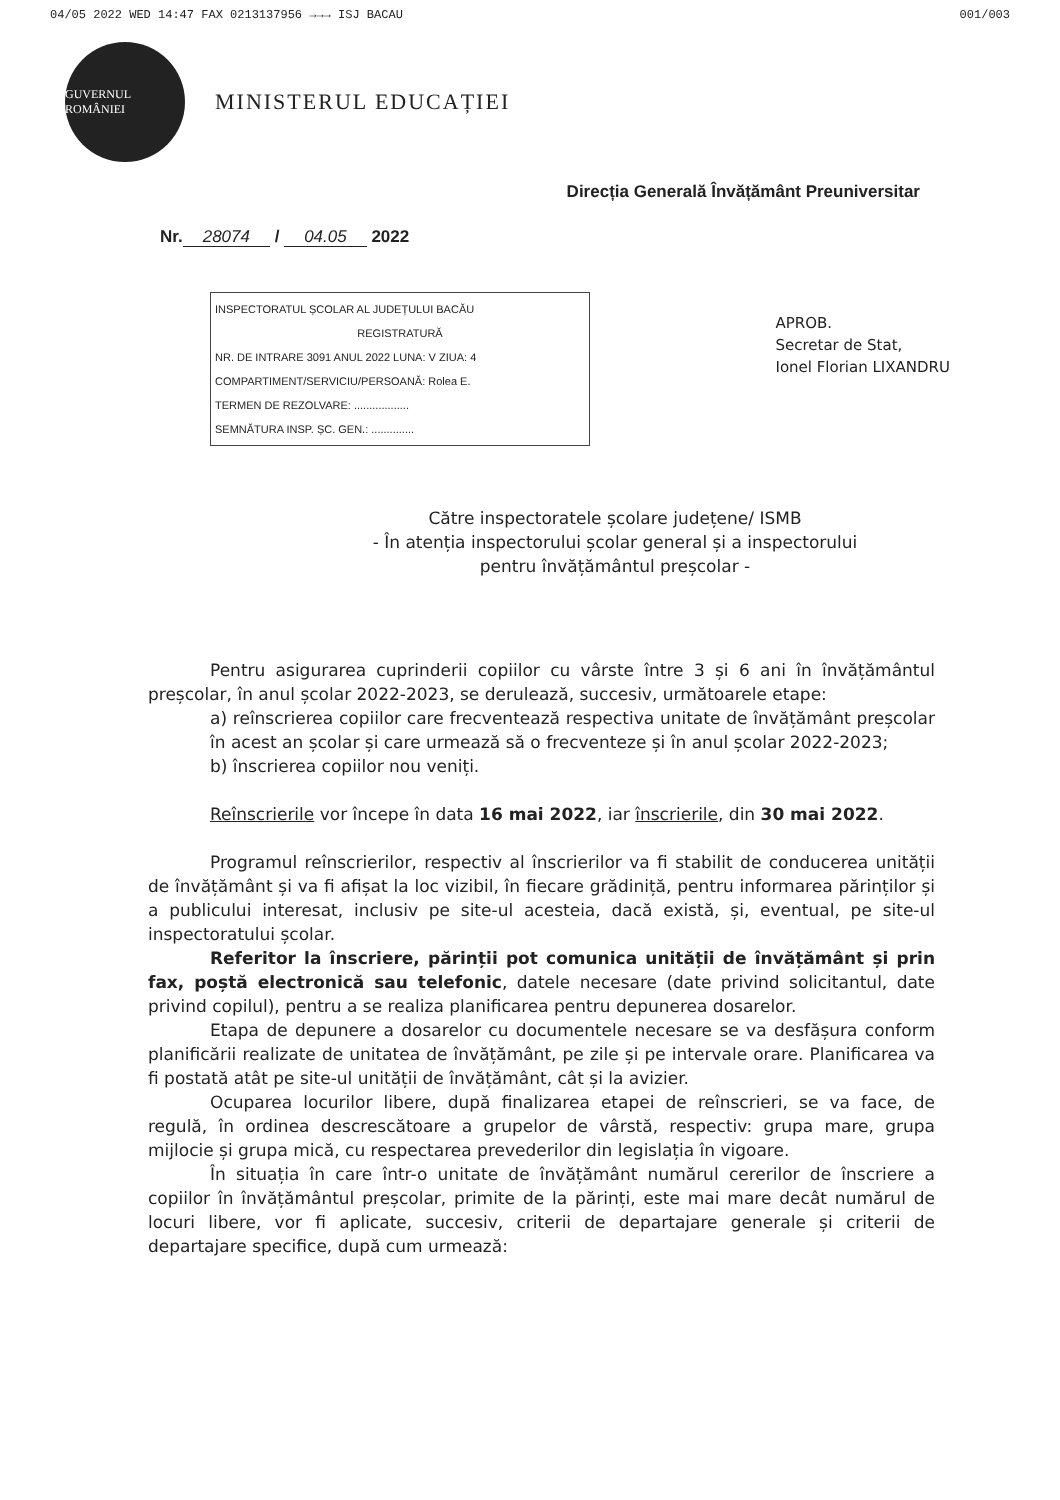04/05 2022 WED 14:47 FAX 0213137956 →→→ ISJ BACAU 001/003
GUVERNUL ROMÂNIEI
MINISTERUL EDUCAȚIEI
Direcția Generală Învățământ Preuniversitar
Nr. 28074 / 04.05 2022
INSPECTORATUL ȘCOLAR AL JUDEȚULUI BACĂU
REGISTRATURĂ
NR. DE INTRARE 3091 ANUL 2022 LUNA: V ZIUA: 4
COMPARTIMENT/SERVICIU/PERSOANĂ: Rolea E.
TERMEN DE REZOLVARE: ..................
SEMNĂTURA INSP. ȘC. GEN.: ..............
APROB.
Secretar de Stat,
Ionel Florian LIXANDRU
Către inspectoratele școlare județene/ ISMB
- În atenția inspectorului școlar general și a inspectorului
pentru învățământul preșcolar -
Pentru asigurarea cuprinderii copiilor cu vârste între 3 și 6 ani în învățământul preșcolar, în anul școlar 2022-2023, se derulează, succesiv, următoarele etape:
a) reînscrierea copiilor care frecventează respectiva unitate de învățământ preșcolar în acest an școlar și care urmează să o frecventeze și în anul școlar 2022-2023;
b) înscrierea copiilor nou veniți.
Reînscrierile vor începe în data 16 mai 2022, iar înscrierile, din 30 mai 2022.
Programul reînscrierilor, respectiv al înscrierilor va fi stabilit de conducerea unității de învățământ și va fi afișat la loc vizibil, în fiecare grădiniță, pentru informarea părinților și a publicului interesat, inclusiv pe site-ul acesteia, dacă există, și, eventual, pe site-ul inspectoratului școlar.
Referitor la înscriere, părinții pot comunica unității de învățământ și prin fax, poștă electronică sau telefonic, datele necesare (date privind solicitantul, date privind copilul), pentru a se realiza planificarea pentru depunerea dosarelor.
Etapa de depunere a dosarelor cu documentele necesare se va desfășura conform planificării realizate de unitatea de învățământ, pe zile și pe intervale orare. Planificarea va fi postată atât pe site-ul unității de învățământ, cât și la avizier.
Ocuparea locurilor libere, după finalizarea etapei de reînscrieri, se va face, de regulă, în ordinea descrescătoare a grupelor de vârstă, respectiv: grupa mare, grupa mijlocie și grupa mică, cu respectarea prevederilor din legislația în vigoare.
În situația în care într-o unitate de învățământ numărul cererilor de înscriere a copiilor în învățământul preșcolar, primite de la părinți, este mai mare decât numărul de locuri libere, vor fi aplicate, succesiv, criterii de departajare generale și criterii de departajare specifice, după cum urmează: